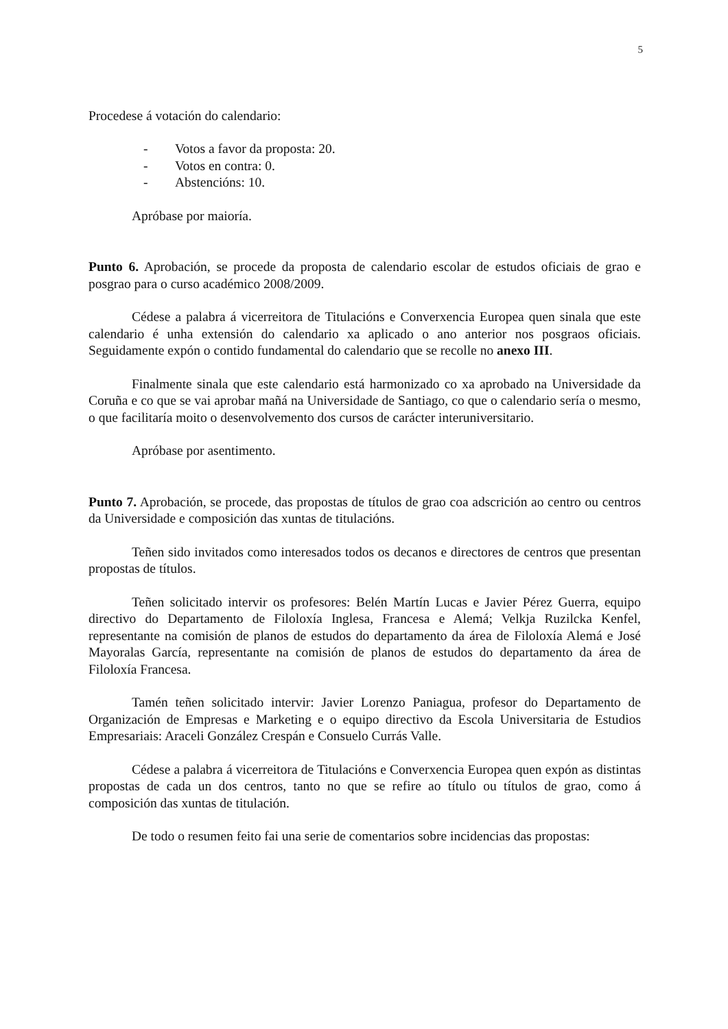5
Procedese á votación do calendario:
- Votos a favor da proposta: 20.
- Votos en contra: 0.
- Abstencións: 10.
Apróbase por maioría.
Punto 6. Aprobación, se procede da proposta de calendario escolar de estudos oficiais de grao e posgrao para o curso académico 2008/2009.
Cédese a palabra á vicerreitora de Titulacións e Converxencia Europea quen sinala que este calendario é unha extensión do calendario xa aplicado o ano anterior nos posgraos oficiais. Seguidamente expón o contido fundamental do calendario que se recolle no anexo III.
Finalmente sinala que este calendario está harmonizado co xa aprobado na Universidade da Coruña e co que se vai aprobar mañá na Universidade de Santiago, co que o calendario sería o mesmo, o que facilitaría moito o desenvolvemento dos cursos de carácter interuniversitario.
Apróbase por asentimento.
Punto 7. Aprobación, se procede, das propostas de títulos de grao coa adscrición ao centro ou centros da Universidade e composición das xuntas de titulacións.
Teñen sido invitados como interesados todos os decanos e directores de centros que presentan propostas de títulos.
Teñen solicitado intervir os profesores: Belén Martín Lucas e Javier Pérez Guerra, equipo directivo do Departamento de Filoloxía Inglesa, Francesa e Alemá; Velkja Ruzilcka Kenfel, representante na comisión de planos de estudos do departamento da área de Filoloxía Alemá e José Mayoralas García, representante na comisión de planos de estudos do departamento da área de Filoloxía Francesa.
Tamén teñen solicitado intervir: Javier Lorenzo Paniagua, profesor do Departamento de Organización de Empresas e Marketing e o equipo directivo da Escola Universitaria de Estudios Empresariais: Araceli González Crespán e Consuelo Currás Valle.
Cédese a palabra á vicerreitora de Titulacións e Converxencia Europea quen expón as distintas propostas de cada un dos centros, tanto no que se refire ao título ou títulos de grao, como á composición das xuntas de titulación.
De todo o resumen feito fai una serie de comentarios sobre incidencias das propostas: